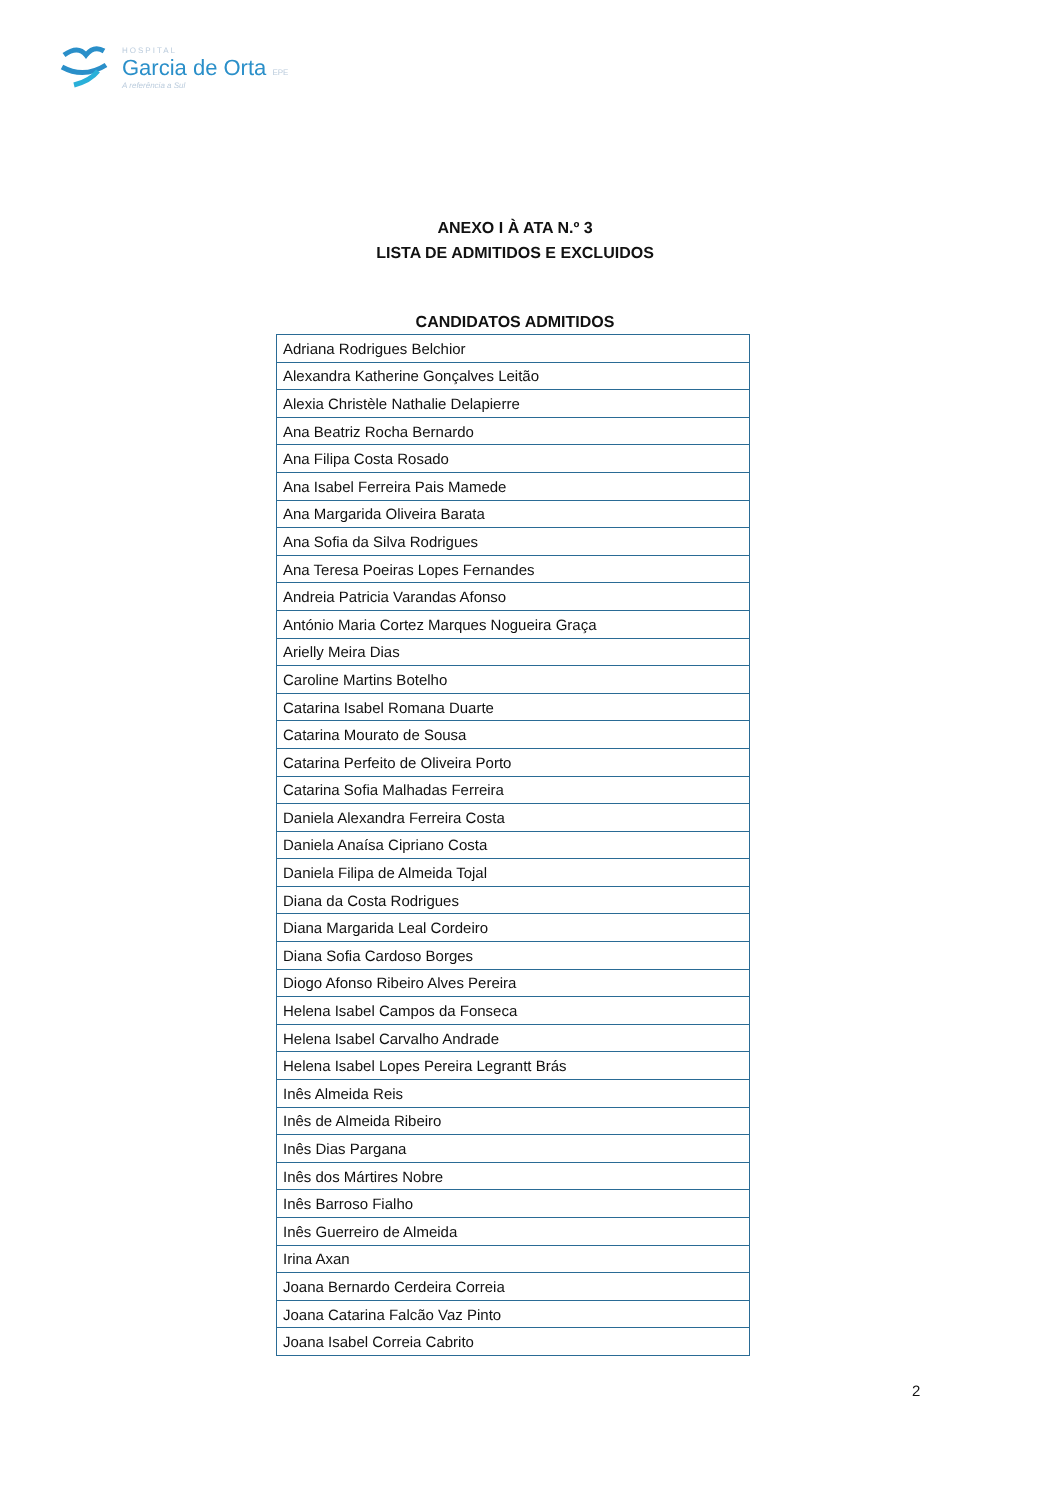HOSPITAL
Garcia de Orta EPE
A referência a Sul
ANEXO I À ATA N.º 3
LISTA DE ADMITIDOS E EXCLUIDOS
CANDIDATOS ADMITIDOS
| Adriana Rodrigues Belchior |
| Alexandra Katherine Gonçalves Leitão |
| Alexia Christèle Nathalie Delapierre |
| Ana Beatriz Rocha Bernardo |
| Ana Filipa Costa Rosado |
| Ana Isabel Ferreira Pais Mamede |
| Ana Margarida Oliveira Barata |
| Ana Sofia da Silva Rodrigues |
| Ana Teresa Poeiras Lopes Fernandes |
| Andreia Patricia Varandas Afonso |
| António Maria Cortez Marques Nogueira Graça |
| Arielly Meira Dias |
| Caroline Martins Botelho |
| Catarina Isabel Romana Duarte |
| Catarina Mourato de Sousa |
| Catarina Perfeito de Oliveira Porto |
| Catarina Sofia Malhadas Ferreira |
| Daniela Alexandra Ferreira Costa |
| Daniela Anaísa Cipriano Costa |
| Daniela Filipa de Almeida Tojal |
| Diana da Costa Rodrigues |
| Diana Margarida Leal Cordeiro |
| Diana Sofia Cardoso Borges |
| Diogo Afonso Ribeiro Alves Pereira |
| Helena Isabel Campos da Fonseca |
| Helena Isabel Carvalho Andrade |
| Helena Isabel Lopes Pereira Legrantt Brás |
| Inês Almeida Reis |
| Inês de Almeida Ribeiro |
| Inês Dias Pargana |
| Inês dos Mártires Nobre |
| Inês Barroso Fialho |
| Inês Guerreiro de Almeida |
| Irina Axan |
| Joana Bernardo Cerdeira Correia |
| Joana Catarina Falcão Vaz Pinto |
| Joana Isabel Correia Cabrito |
2